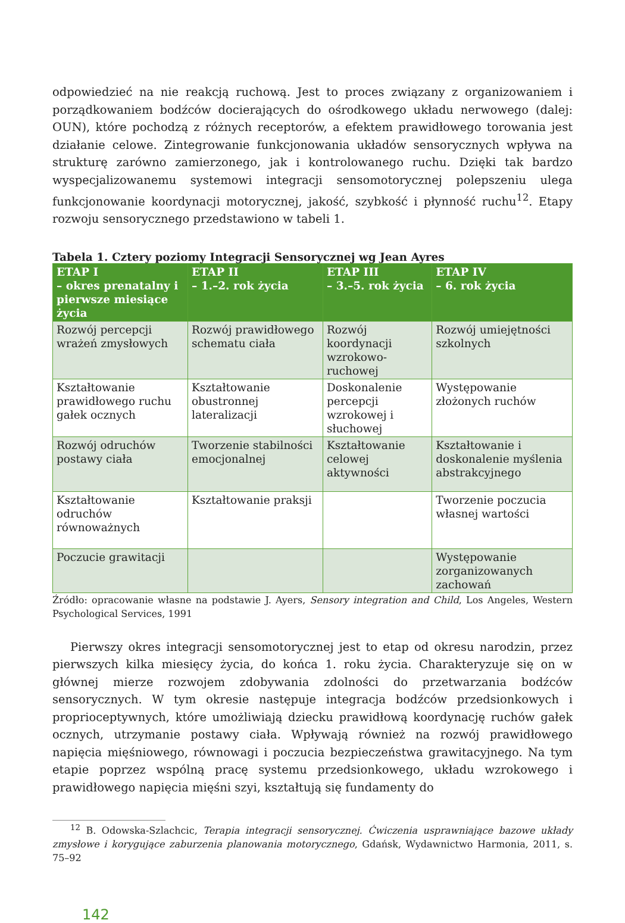odpowiedzieć na nie reakcją ruchową. Jest to proces związany z organizowaniem i porządkowaniem bodźców docierających do ośrodkowego układu nerwowego (dalej: OUN), które pochodzą z różnych receptorów, a efektem prawidłowego torowania jest działanie celowe. Zintegrowanie funkcjonowania układów sensorycznych wpływa na strukturę zarówno zamierzonego, jak i kontrolowanego ruchu. Dzięki tak bardzo wyspecjalizowanemu systemowi integracji sensomotorycznej polepszeniu ulega funkcjonowanie koordynacji motorycznej, jakość, szybkość i płynność ruchu<sup>12</sup>. Etapy rozwoju sensorycznego przedstawiono w tabeli 1.
Tabela 1. Cztery poziomy Integracji Sensorycznej wg Jean Ayres
| ETAP I – okres prenatalny i pierwsze miesiące życia | ETAP II – 1.–2. rok życia | ETAP III – 3.–5. rok życia | ETAP IV – 6. rok życia |
| --- | --- | --- | --- |
| Rozwój percepcji wrażeń zmysłowych | Rozwój prawidłowego schematu ciała | Rozwój koordynacji wzrokowo-ruchowej | Rozwój umiejętności szkolnych |
| Kształtowanie prawidłowego ruchu gałek ocznych | Kształtowanie obustronnej lateralizacji | Doskonalenie percepcji wzrokowej i słuchowej | Występowanie złożonych ruchów |
| Rozwój odruchów postawy ciała | Tworzenie stabilności emocjonalnej | Kształtowanie celowej aktywności | Kształtowanie i doskonalenie myślenia abstrakcyjnego |
| Kształtowanie odruchów równoważnych | Kształtowanie praksji | | Tworzenie poczucia własnej wartości |
| Poczucie grawitacji | | | Występowanie zorganizowanych zachowań |
Źródło: opracowanie własne na podstawie J. Ayers, Sensory integration and Child, Los Angeles, Western Psychological Services, 1991
Pierwszy okres integracji sensomotorycznej jest to etap od okresu narodzin, przez pierwszych kilka miesięcy życia, do końca 1. roku życia. Charakteryzuje się on w głównej mierze rozwojem zdobywania zdolności do przetwarzania bodźców sensorycznych. W tym okresie następuje integracja bodźców przedsionkowych i proprioceptywnych, które umożliwiają dziecku prawidłową koordynację ruchów gałek ocznych, utrzymanie postawy ciała. Wpływają również na rozwój prawidłowego napięcia mięśniowego, równowagi i poczucia bezpieczeństwa grawitacyjnego. Na tym etapie poprzez wspólną pracę systemu przedsionkowego, układu wzrokowego i prawidłowego napięcia mięśni szyi, kształtują się fundamenty do
<sup>12</sup> B. Odowska-Szlachcic, Terapia integracji sensorycznej. Ćwiczenia usprawniające bazowe układy zmysłowe i korygujące zaburzenia planowania motorycznego, Gdańsk, Wydawnictwo Harmonia, 2011, s. 75–92
142